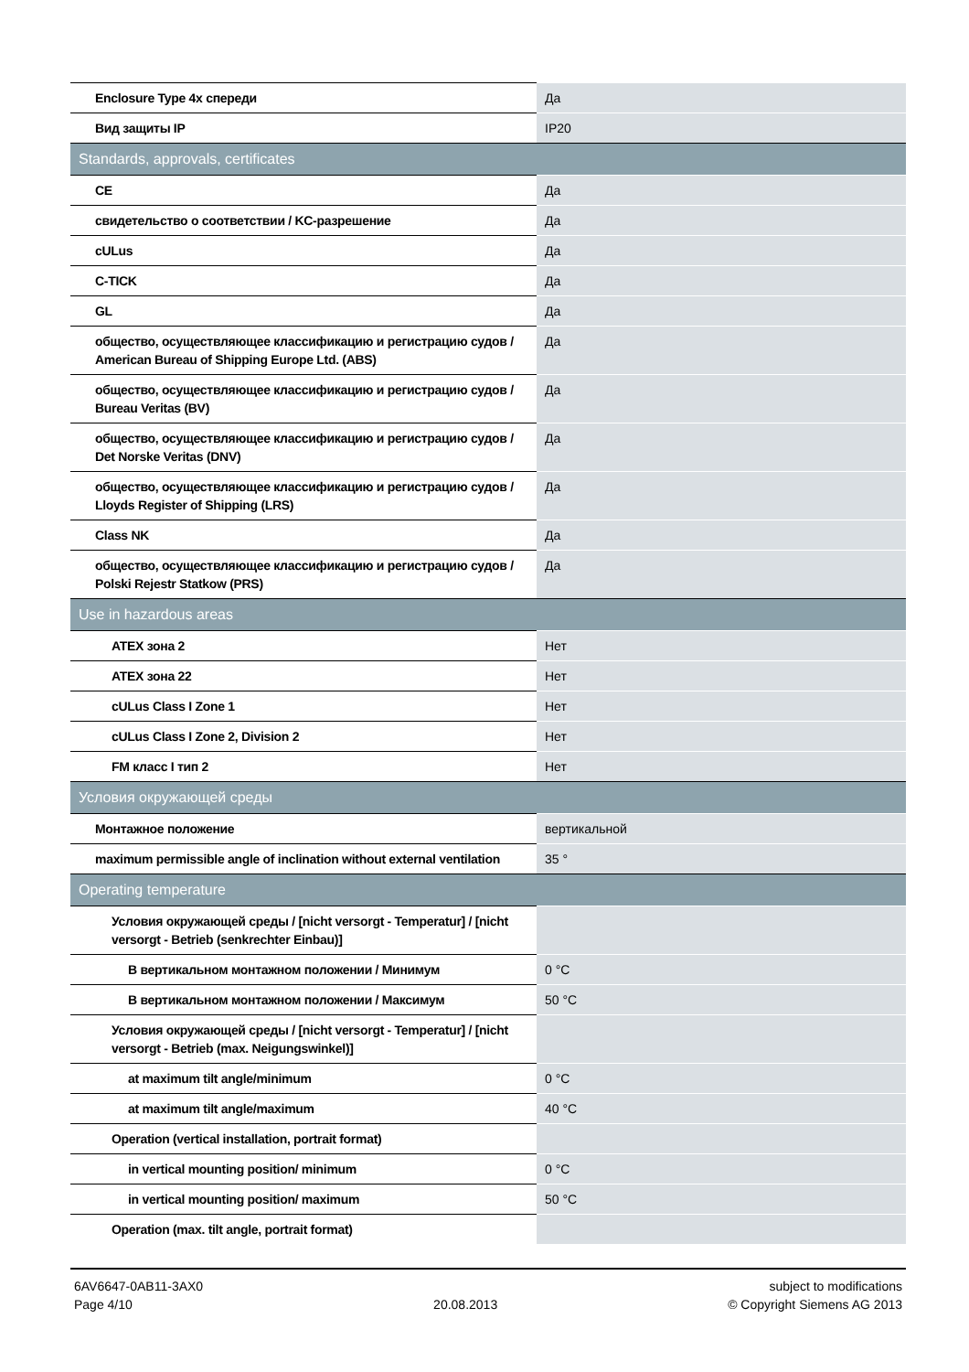| Enclosure Type 4x спереди | Да |
| Вид защиты IP | IP20 |
| Standards, approvals, certificates | |
| CE | Да |
| свидетельство о соответствии / KC-разрешение | Да |
| cULus | Да |
| C-TICK | Да |
| GL | Да |
| общество, осуществляющее классификацию и регистрацию судов / American Bureau of Shipping Europe Ltd. (ABS) | Да |
| общество, осуществляющее классификацию и регистрацию судов / Bureau Veritas (BV) | Да |
| общество, осуществляющее классификацию и регистрацию судов / Det Norske Veritas (DNV) | Да |
| общество, осуществляющее классификацию и регистрацию судов / Lloyds Register of Shipping (LRS) | Да |
| Class NK | Да |
| общество, осуществляющее классификацию и регистрацию судов / Polski Rejestr Statkow (PRS) | Да |
| Use in hazardous areas | |
| ATEX зона 2 | Нет |
| ATEX зона 22 | Нет |
| cULus Class I Zone 1 | Нет |
| cULus Class I Zone 2, Division 2 | Нет |
| FM класс I тип 2 | Нет |
| Условия окружающей среды | |
| Монтажное положение | вертикальной |
| maximum permissible angle of inclination without external ventilation | 35 ° |
| Operating temperature | |
| Условия окружающей среды / [nicht versorgt - Temperatur] / [nicht versorgt - Betrieb (senkrechter Einbau)] | |
| В вертикальном монтажном положении / Минимум | 0 °C |
| В вертикальном монтажном положении / Максимум | 50 °C |
| Условия окружающей среды / [nicht versorgt - Temperatur] / [nicht versorgt - Betrieb (max. Neigungswinkel)] | |
| at maximum tilt angle/minimum | 0 °C |
| at maximum tilt angle/maximum | 40 °C |
| Operation (vertical installation, portrait format) | |
| in vertical mounting position/ minimum | 0 °C |
| in vertical mounting position/ maximum | 50 °C |
| Operation (max. tilt angle, portrait format) | |
6AV6647-0AB11-3AX0
Page 4/10
20.08.2013 subject to modifications
© Copyright Siemens AG 2013